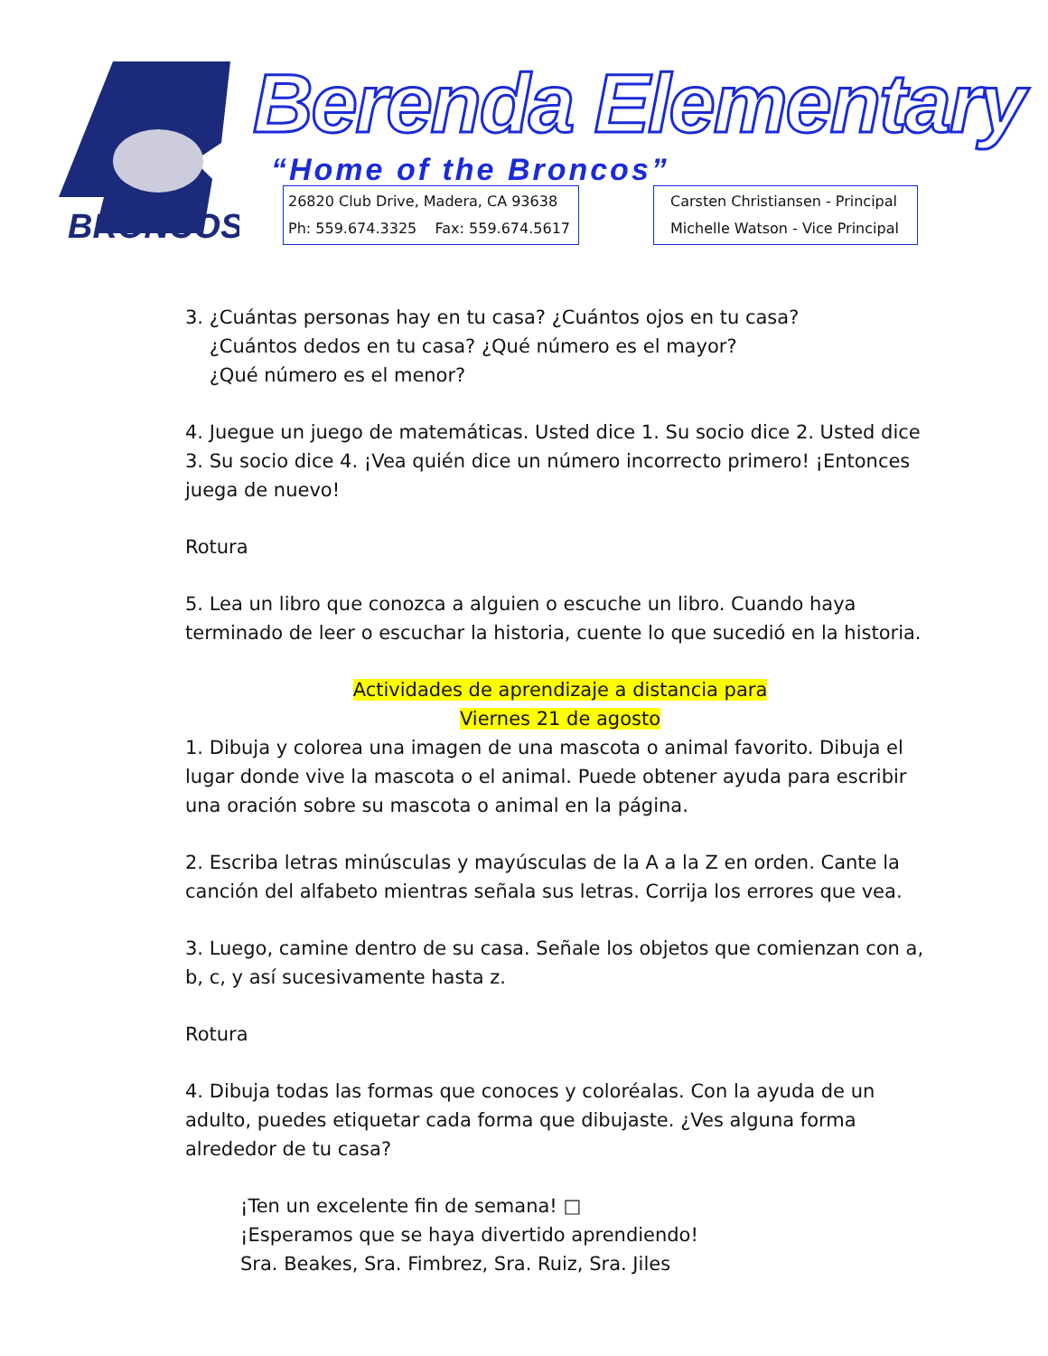BRONCOS
Berenda Elementary
“Home of the Broncos”
26820 Club Drive, Madera, CA 93638
Ph: 559.674.3325 Fax: 559.674.5617
Carsten Christiansen - Principal
Michelle Watson - Vice Principal
3. ¿Cuántas personas hay en tu casa? ¿Cuántos ojos en tu casa?
¿Cuántos dedos en tu casa? ¿Qué número es el mayor?
¿Qué número es el menor?
4. Juegue un juego de matemáticas. Usted dice 1. Su socio dice 2. Usted dice 3. Su socio dice 4. ¡Vea quién dice un número incorrecto primero! ¡Entonces juega de nuevo!
Rotura
5. Lea un libro que conozca a alguien o escuche un libro. Cuando haya terminado de leer o escuchar la historia, cuente lo que sucedió en la historia.
Actividades de aprendizaje a distancia para
Viernes 21 de agosto
1. Dibuja y colorea una imagen de una mascota o animal favorito. Dibuja el lugar donde vive la mascota o el animal. Puede obtener ayuda para escribir una oración sobre su mascota o animal en la página.
2. Escriba letras minúsculas y mayúsculas de la A a la Z en orden. Cante la canción del alfabeto mientras señala sus letras. Corrija los errores que vea.
3. Luego, camine dentro de su casa. Señale los objetos que comienzan con a, b, c, y así sucesivamente hasta z.
Rotura
4. Dibuja todas las formas que conoces y coloréalas. Con la ayuda de un adulto, puedes etiquetar cada forma que dibujaste. ¿Ves alguna forma alrededor de tu casa?
¡Ten un excelente fin de semana! □
¡Esperamos que se haya divertido aprendiendo!
Sra. Beakes, Sra. Fimbrez, Sra. Ruiz, Sra. Jiles